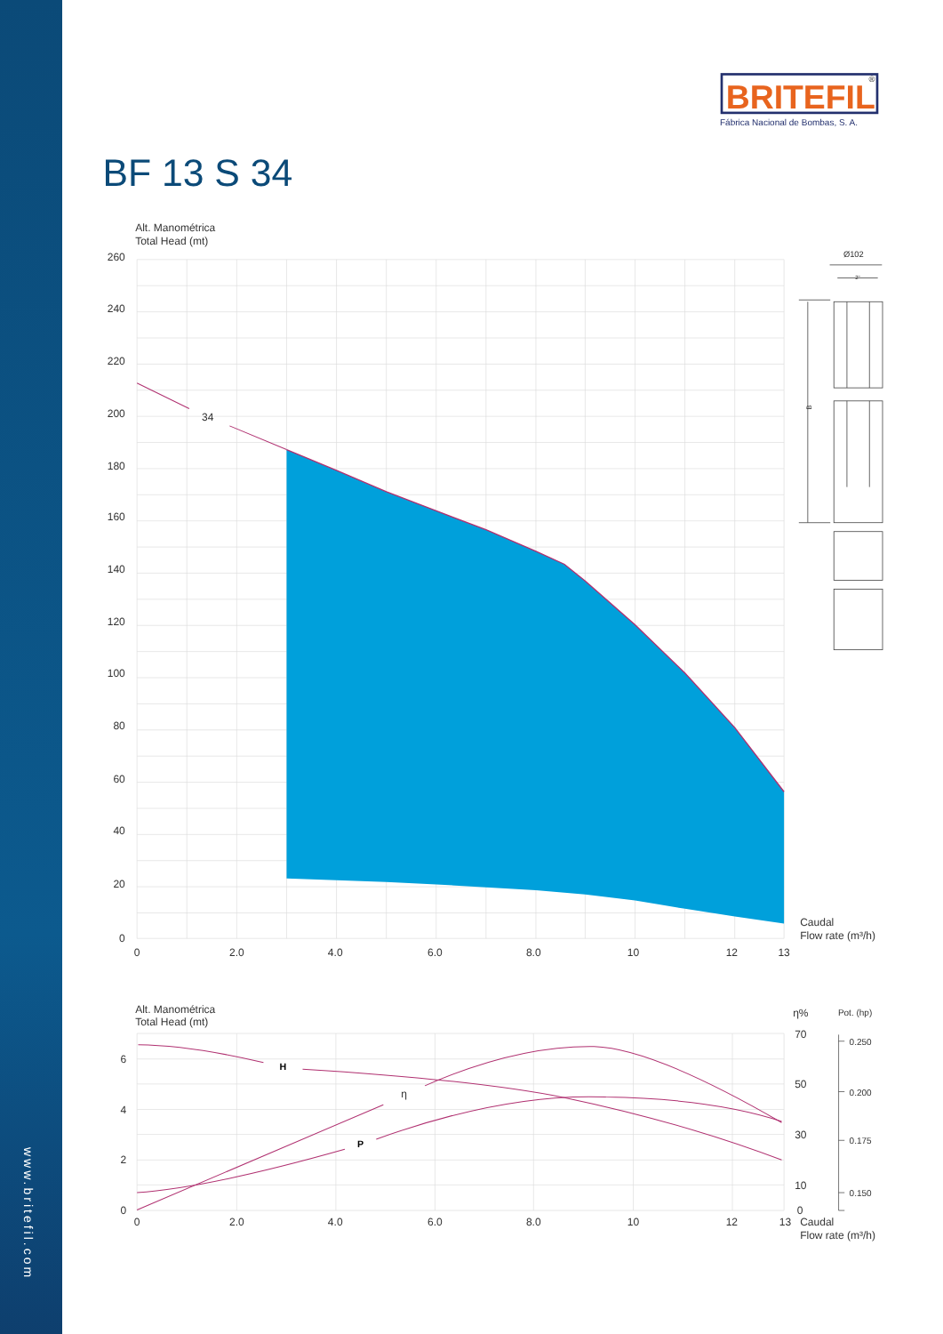www.britefil.com
BRITEFIL
®
Fábrica Nacional de Bombas, S. A.
BF 13 S 34
Alt. Manométrica
Total Head (mt)
34
260
240
220
200
180
160
140
120
100
80
60
40
20
0
0
2.0
4.0
6.0
8.0
10
12
13
Caudal
Flow rate (m³/h)
Ø102
2"
B
Alt. Manométrica
Total Head (mt)
η%
Pot. (hp)
H
η
P
6
4
2
0
70
50
30
10
0
0.250
0.200
0.175
0.150
0
2.0
4.0
6.0
8.0
10
12
13
Caudal
Flow rate (m³/h)